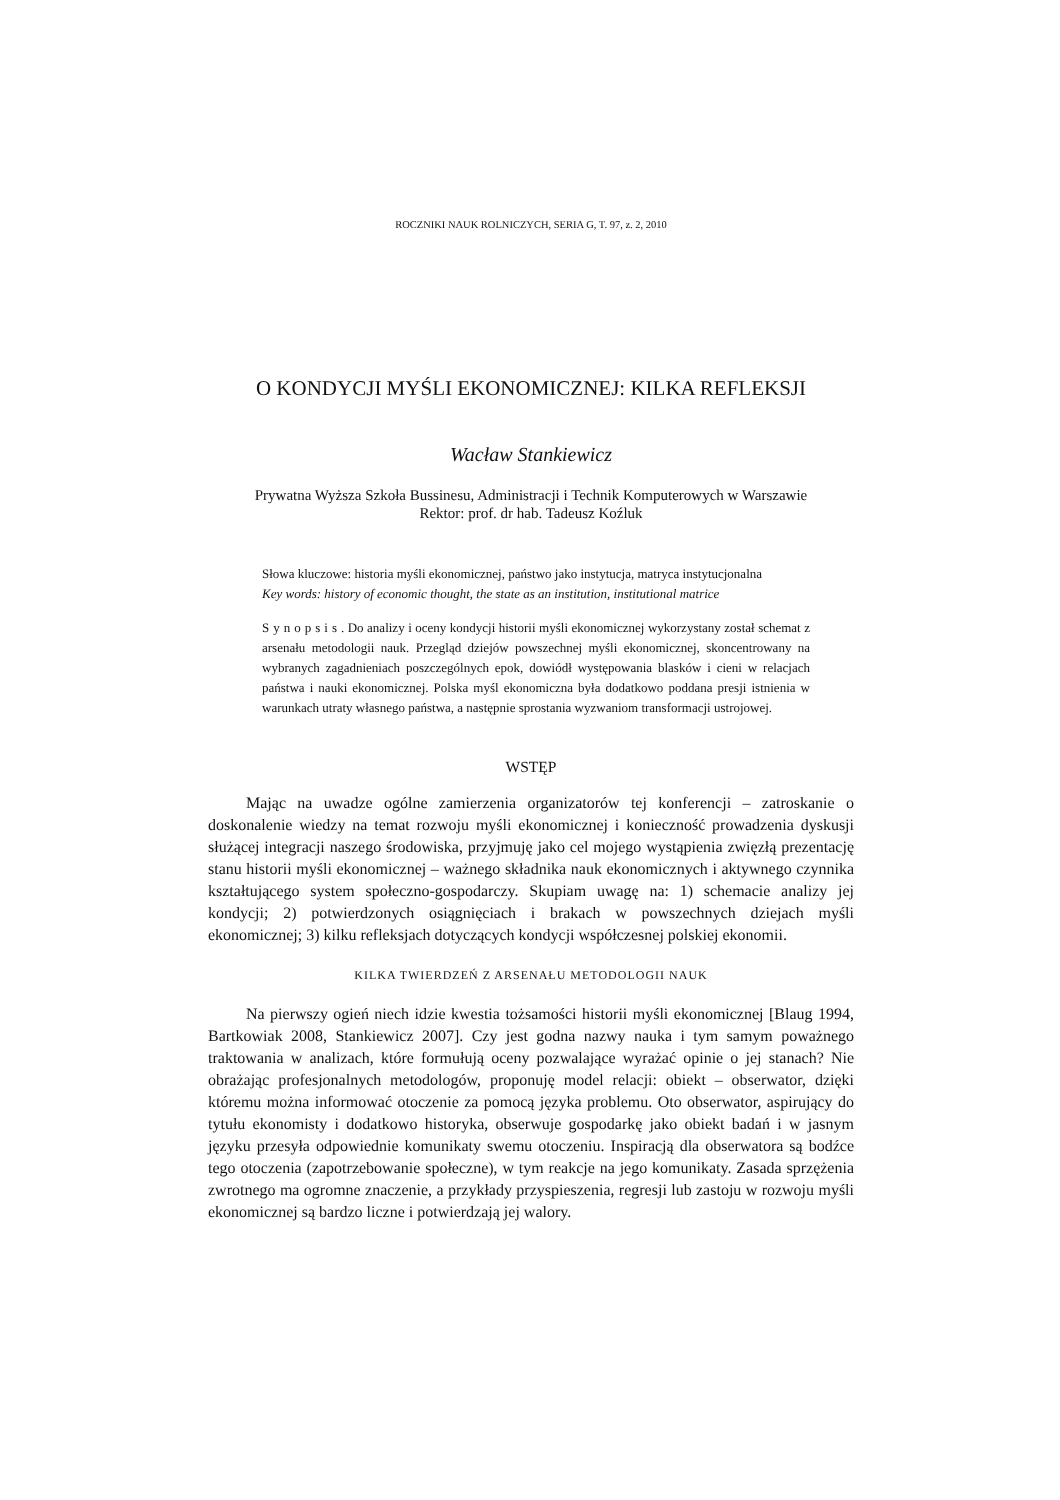ROCZNIKI NAUK ROLNICZYCH, SERIA G, T. 97, z. 2, 2010
O KONDYCJI MYŚLI EKONOMICZNEJ: KILKA REFLEKSJI
Wacław Stankiewicz
Prywatna Wyższa Szkoła Bussinesu, Administracji i Technik Komputerowych w Warszawie
Rektor: prof. dr hab. Tadeusz Koźluk
Słowa kluczowe: historia myśli ekonomicznej, państwo jako instytucja, matryca instytucjonalna
Key words: history of economic thought, the state as an institution, institutional matrice
Synopsis. Do analizy i oceny kondycji historii myśli ekonomicznej wykorzystany został schemat z arsenału metodologii nauk. Przegląd dziejów powszechnej myśli ekonomicznej, skoncentrowany na wybranych zagadnieniach poszczególnych epok, dowiódł występowania blasków i cieni w relacjach państwa i nauki ekonomicznej. Polska myśl ekonomiczna była dodatkowo poddana presji istnienia w warunkach utraty własnego państwa, a następnie sprostania wyzwaniom transformacji ustrojowej.
WSTĘP
Mając na uwadze ogólne zamierzenia organizatorów tej konferencji – zatroskanie o doskonalenie wiedzy na temat rozwoju myśli ekonomicznej i konieczność prowadzenia dyskusji służącej integracji naszego środowiska, przyjmuję jako cel mojego wystąpienia zwięzłą prezentację stanu historii myśli ekonomicznej – ważnego składnika nauk ekonomicznych i aktywnego czynnika kształtującego system społeczno-gospodarczy. Skupiam uwagę na: 1) schemacie analizy jej kondycji; 2) potwierdzonych osiągnięciach i brakach w powszechnych dziejach myśli ekonomicznej; 3) kilku refleksjach dotyczących kondycji współczesnej polskiej ekonomii.
KILKA TWIERDZEŃ Z ARSENAŁU METODOLOGII NAUK
Na pierwszy ogień niech idzie kwestia tożsamości historii myśli ekonomicznej [Blaug 1994, Bartkowiak 2008, Stankiewicz 2007]. Czy jest godna nazwy nauka i tym samym poważnego traktowania w analizach, które formułują oceny pozwalające wyrażać opinie o jej stanach? Nie obrażając profesjonalnych metodologów, proponuję model relacji: obiekt – obserwator, dzięki któremu można informować otoczenie za pomocą języka problemu. Oto obserwator, aspirujący do tytułu ekonomisty i dodatkowo historyka, obserwuje gospodarkę jako obiekt badań i w jasnym języku przesyła odpowiednie komunikaty swemu otoczeniu. Inspiracją dla obserwatora są bodźce tego otoczenia (zapotrzebowanie społeczne), w tym reakcje na jego komunikaty. Zasada sprzężenia zwrotnego ma ogromne znaczenie, a przykłady przyspieszenia, regresji lub zastoju w rozwoju myśli ekonomicznej są bardzo liczne i potwierdzają jej walory.